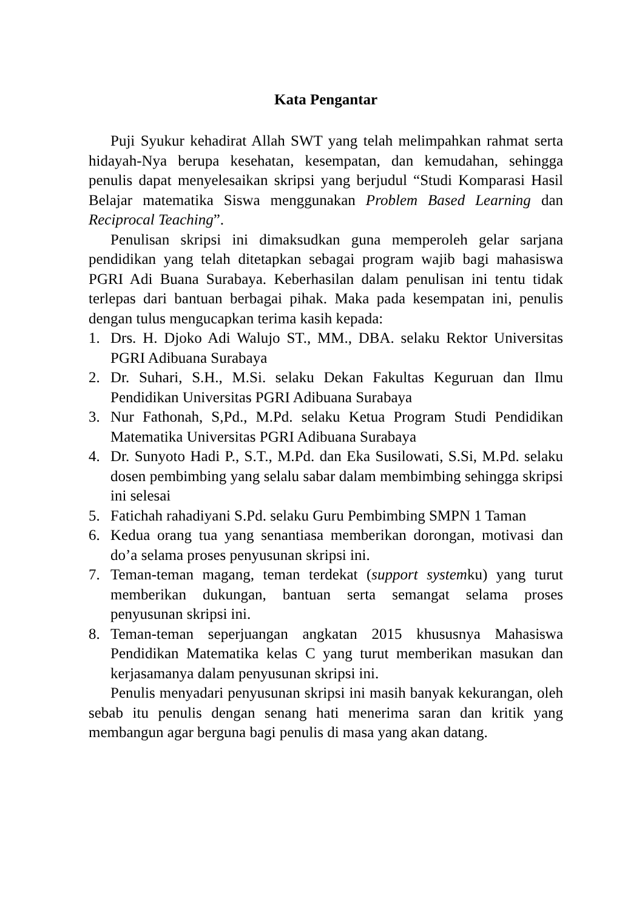Kata Pengantar
Puji Syukur kehadirat Allah SWT yang telah melimpahkan rahmat serta hidayah-Nya berupa kesehatan, kesempatan, dan kemudahan, sehingga penulis dapat menyelesaikan skripsi yang berjudul “Studi Komparasi Hasil Belajar matematika Siswa menggunakan Problem Based Learning dan Reciprocal Teaching”.
Penulisan skripsi ini dimaksudkan guna memperoleh gelar sarjana pendidikan yang telah ditetapkan sebagai program wajib bagi mahasiswa PGRI Adi Buana Surabaya. Keberhasilan dalam penulisan ini tentu tidak terlepas dari bantuan berbagai pihak. Maka pada kesempatan ini, penulis dengan tulus mengucapkan terima kasih kepada:
1. Drs. H. Djoko Adi Walujo ST., MM., DBA. selaku Rektor Universitas PGRI Adibuana Surabaya
2. Dr. Suhari, S.H., M.Si. selaku Dekan Fakultas Keguruan dan Ilmu Pendidikan Universitas PGRI Adibuana Surabaya
3. Nur Fathonah, S,Pd., M.Pd. selaku Ketua Program Studi Pendidikan Matematika Universitas PGRI Adibuana Surabaya
4. Dr. Sunyoto Hadi P., S.T., M.Pd. dan Eka Susilowati, S.Si, M.Pd. selaku dosen pembimbing yang selalu sabar dalam membimbing sehingga skripsi ini selesai
5. Fatichah rahadiyani S.Pd. selaku Guru Pembimbing SMPN 1 Taman
6. Kedua orang tua yang senantiasa memberikan dorongan, motivasi dan do’a selama proses penyusunan skripsi ini.
7. Teman-teman magang, teman terdekat (support systemku) yang turut memberikan dukungan, bantuan serta semangat selama proses penyusunan skripsi ini.
8. Teman-teman seperjuangan angkatan 2015 khususnya Mahasiswa Pendidikan Matematika kelas C yang turut memberikan masukan dan kerjasamanya dalam penyusunan skripsi ini.
Penulis menyadari penyusunan skripsi ini masih banyak kekurangan, oleh sebab itu penulis dengan senang hati menerima saran dan kritik yang membangun agar berguna bagi penulis di masa yang akan datang.